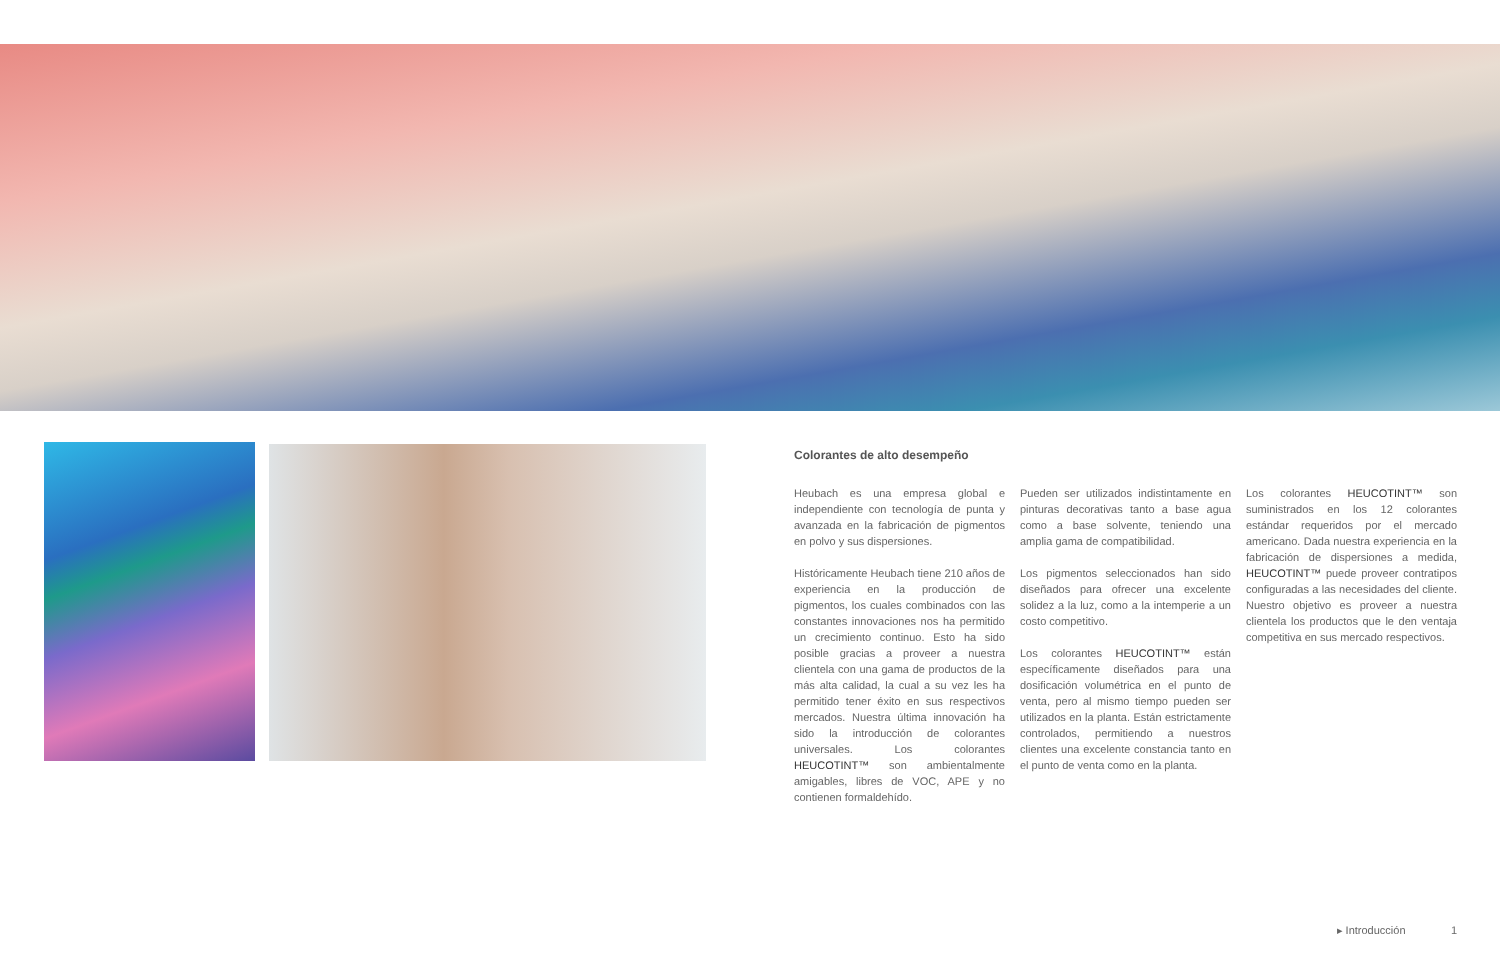Colorantes de alto desempeño
Heubach es una empresa global e independiente con tecnología de punta y avanzada en la fabricación de pigmentos en polvo y sus dispersiones.
Históricamente Heubach tiene 210 años de experiencia en la producción de pigmentos, los cuales combinados con las constantes innovaciones nos ha permitido un crecimiento continuo. Esto ha sido posible gracias a proveer a nuestra clientela con una gama de productos de la más alta calidad, la cual a su vez les ha permitido tener éxito en sus respectivos mercados. Nuestra última innovación ha sido la introducción de colorantes universales. Los colorantes HEUCOTINT™ son ambientalmente amigables, libres de VOC, APE y no contienen formaldehído.
Pueden ser utilizados indistintamente en pinturas decorativas tanto a base agua como a base solvente, teniendo una amplia gama de compatibilidad.
Los pigmentos seleccionados han sido diseñados para ofrecer una excelente solidez a la luz, como a la intemperie a un costo competitivo.
Los colorantes HEUCOTINT™ están específicamente diseñados para una dosificación volumétrica en el punto de venta, pero al mismo tiempo pueden ser utilizados en la planta. Están estrictamente controlados, permitiendo a nuestros clientes una excelente constancia tanto en el punto de venta como en la planta.
Los colorantes HEUCOTINT™ son suministrados en los 12 colorantes estándar requeridos por el mercado americano. Dada nuestra experiencia en la fabricación de dispersiones a medida, HEUCOTINT™ puede proveer contratipos configuradas a las necesidades del cliente. Nuestro objetivo es proveer a nuestra clientela los productos que le den ventaja competitiva en sus mercado respectivos.
▸ Introducción 1